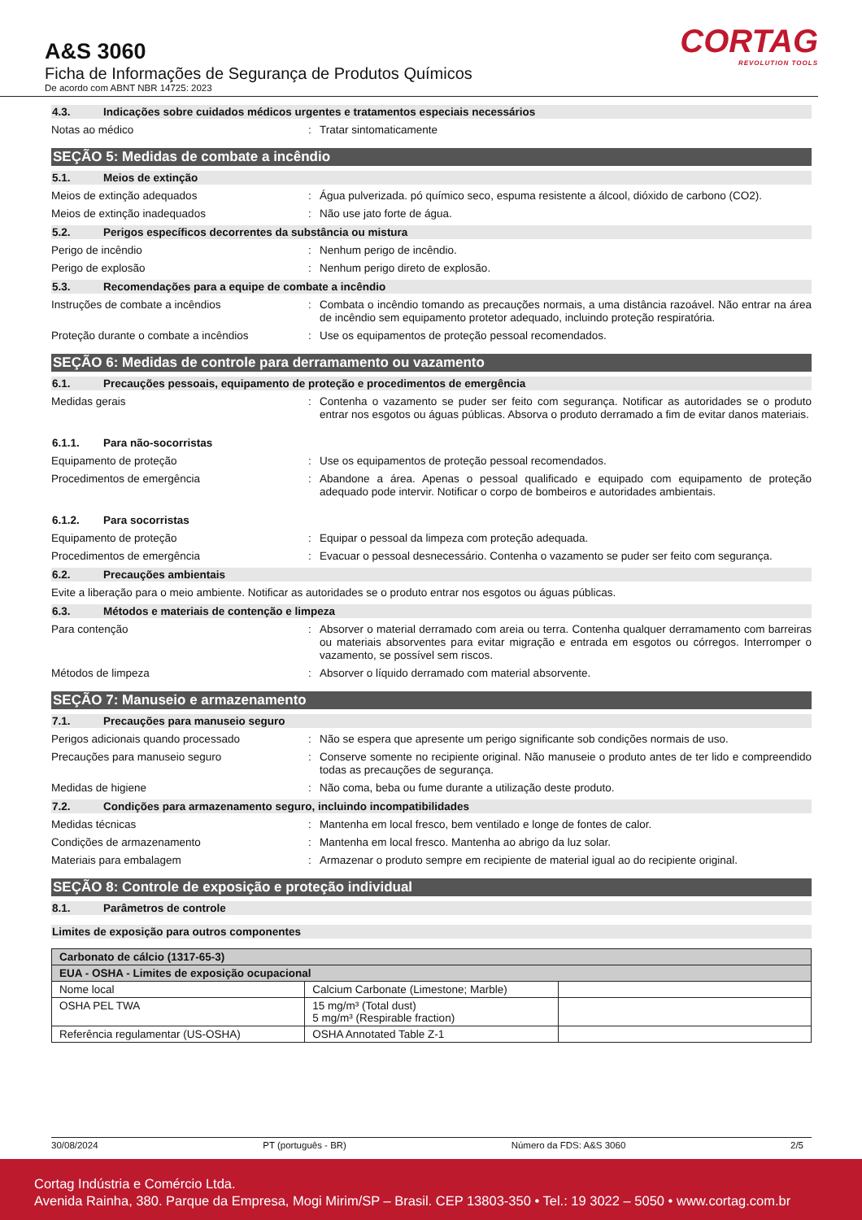A&S 3060
Ficha de Informações de Segurança de Produtos Químicos
De acordo com ABNT NBR 14725: 2023
CORTAG
REVOLUTION TOOLS
4.3. Indicações sobre cuidados médicos urgentes e tratamentos especiais necessários
Notas ao médico : Tratar sintomaticamente
SEÇÃO 5: Medidas de combate a incêndio
5.1. Meios de extinção
Meios de extinção adequados : Água pulverizada. pó químico seco, espuma resistente a álcool, dióxido de carbono (CO2).
Meios de extinção inadequados : Não use jato forte de água.
5.2. Perigos específicos decorrentes da substância ou mistura
Perigo de incêndio : Nenhum perigo de incêndio.
Perigo de explosão : Nenhum perigo direto de explosão.
5.3. Recomendações para a equipe de combate a incêndio
Instruções de combate a incêndios : Combata o incêndio tomando as precauções normais, a uma distância razoável. Não entrar na área de incêndio sem equipamento protetor adequado, incluindo proteção respiratória.
Proteção durante o combate a incêndios : Use os equipamentos de proteção pessoal recomendados.
SEÇÃO 6: Medidas de controle para derramamento ou vazamento
6.1. Precauções pessoais, equipamento de proteção e procedimentos de emergência
Medidas gerais : Contenha o vazamento se puder ser feito com segurança. Notificar as autoridades se o produto entrar nos esgotos ou águas públicas. Absorva o produto derramado a fim de evitar danos materiais.
6.1.1. Para não-socorristas
Equipamento de proteção : Use os equipamentos de proteção pessoal recomendados.
Procedimentos de emergência : Abandone a área. Apenas o pessoal qualificado e equipado com equipamento de proteção adequado pode intervir. Notificar o corpo de bombeiros e autoridades ambientais.
6.1.2. Para socorristas
Equipamento de proteção : Equipar o pessoal da limpeza com proteção adequada.
Procedimentos de emergência : Evacuar o pessoal desnecessário. Contenha o vazamento se puder ser feito com segurança.
6.2. Precauções ambientais
Evite a liberação para o meio ambiente. Notificar as autoridades se o produto entrar nos esgotos ou águas públicas.
6.3. Métodos e materiais de contenção e limpeza
Para contenção : Absorver o material derramado com areia ou terra. Contenha qualquer derramamento com barreiras ou materiais absorventes para evitar migração e entrada em esgotos ou córregos. Interromper o vazamento, se possível sem riscos.
Métodos de limpeza : Absorver o líquido derramado com material absorvente.
SEÇÃO 7: Manuseio e armazenamento
7.1. Precauções para manuseio seguro
Perigos adicionais quando processado : Não se espera que apresente um perigo significante sob condições normais de uso.
Precauções para manuseio seguro : Conserve somente no recipiente original. Não manuseie o produto antes de ter lido e compreendido todas as precauções de segurança.
Medidas de higiene : Não coma, beba ou fume durante a utilização deste produto.
7.2. Condições para armazenamento seguro, incluindo incompatibilidades
Medidas técnicas : Mantenha em local fresco, bem ventilado e longe de fontes de calor.
Condições de armazenamento : Mantenha em local fresco. Mantenha ao abrigo da luz solar.
Materiais para embalagem : Armazenar o produto sempre em recipiente de material igual ao do recipiente original.
SEÇÃO 8: Controle de exposição e proteção individual
8.1. Parâmetros de controle
Limites de exposição para outros componentes
| Carbonato de cálcio (1317-65-3) | | |
| EUA - OSHA - Limites de exposição ocupacional | | |
| Nome local | Calcium Carbonate (Limestone; Marble) | |
| OSHA PEL TWA | 15 mg/m³ (Total dust) 5 mg/m³ (Respirable fraction) | |
| Referência regulamentar (US-OSHA) | OSHA Annotated Table Z-1 | |
30/08/2024 PT (português - BR) Número da FDS: A&S 3060 2/5
Cortag Indústria e Comércio Ltda.
Avenida Rainha, 380. Parque da Empresa, Mogi Mirim/SP – Brasil. CEP 13803-350 • Tel.: 19 3022 – 5050 • www.cortag.com.br